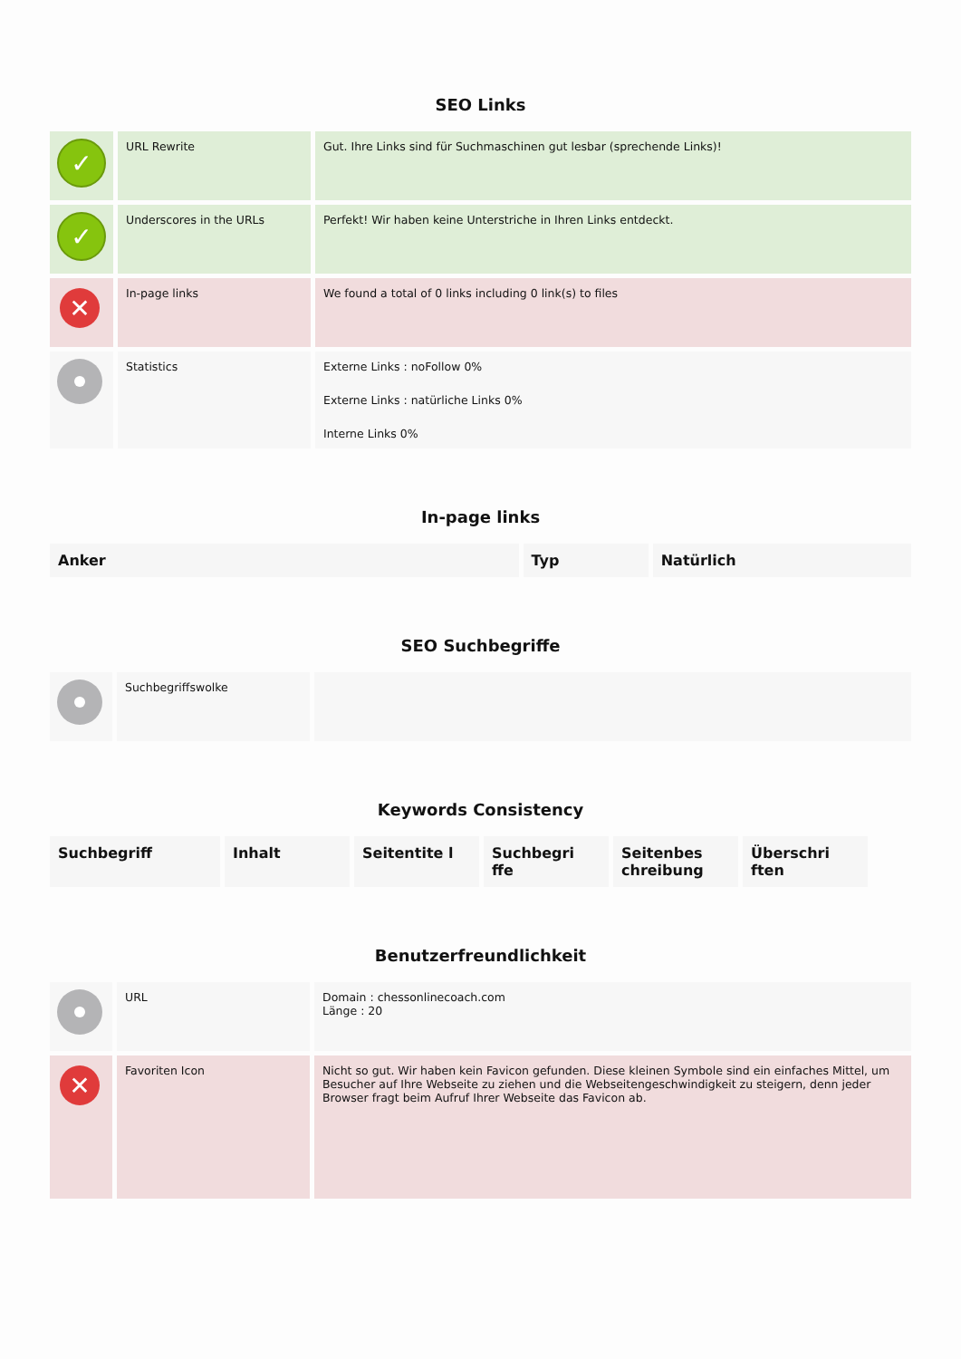SEO Links
| ✓ | URL Rewrite | Gut. Ihre Links sind für Suchmaschinen gut lesbar (sprechende Links)! |
| ✓ | Underscores in the URLs | Perfekt! Wir haben keine Unterstriche in Ihren Links entdeckt. |
| ✕ | In-page links | We found a total of 0 links including 0 link(s) to files |
| | Statistics | Externe Links : noFollow 0% Externe Links : natürliche Links 0% Interne Links 0% |
In-page links
| Anker | Typ | Natürlich |
| --- | --- | --- |
SEO Suchbegriffe
| | Suchbegriffswolke | |
Keywords Consistency
| Suchbegriff | Inhalt | Seitentite l | Suchbegri ffe | Seitenbes chreibung | Überschri ften |
| --- | --- | --- | --- | --- | --- |
Benutzerfreundlichkeit
| | URL | Domain : chessonlinecoach.com Länge : 20 |
| ✕ | Favoriten Icon | Nicht so gut. Wir haben kein Favicon gefunden. Diese kleinen Symbole sind ein einfaches Mittel, um Besucher auf Ihre Webseite zu ziehen und die Webseitengeschwindigkeit zu steigern, denn jeder Browser fragt beim Aufruf Ihrer Webseite das Favicon ab. |